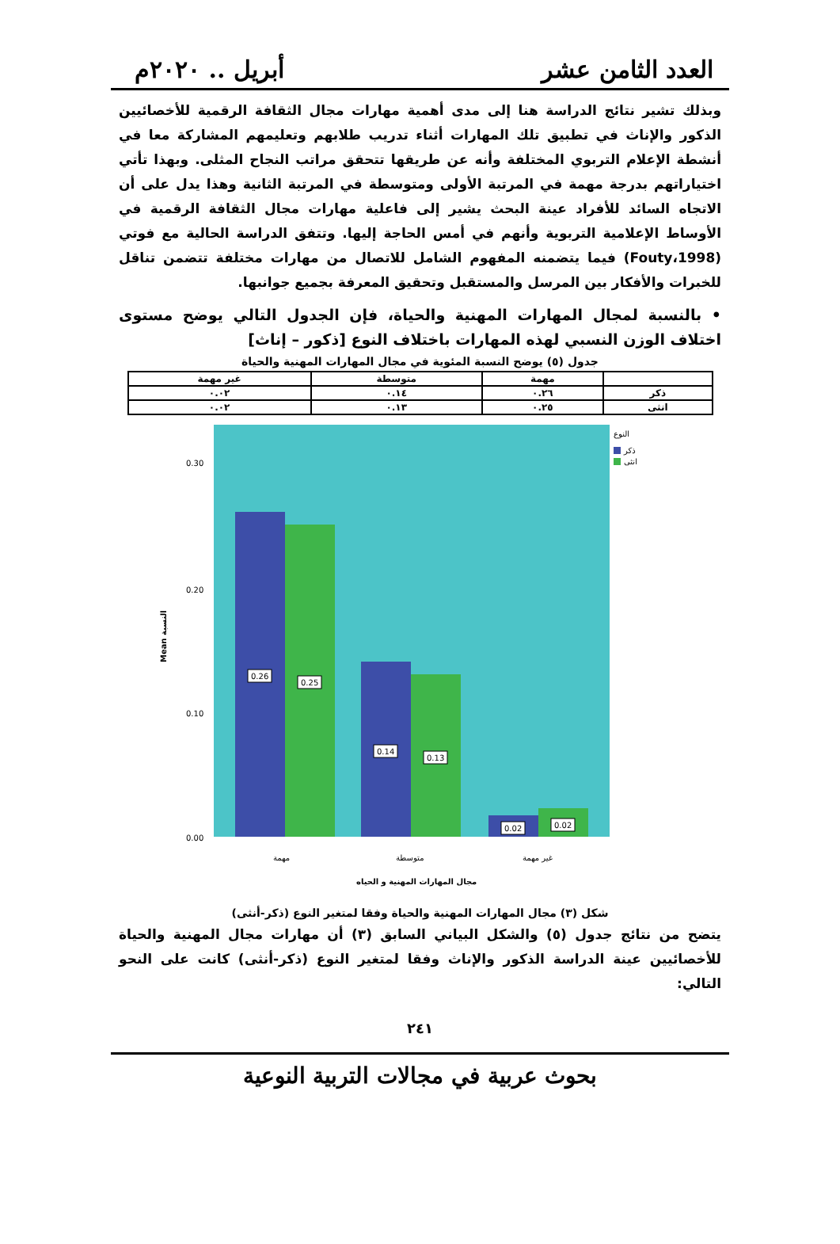العدد الثامن عشر أبريل .. ٢٠٢٠م
وبذلك تشير نتائج الدراسة هنا إلى مدى أهمية مهارات مجال الثقافة الرقمية للأخصائيين الذكور والإناث في تطبيق تلك المهارات أثناء تدريب طلابهم وتعليمهم المشاركة معا في أنشطة الإعلام التربوي المختلفة وأنه عن طريقها تتحقق مراتب النجاح المثلى. وبهذا تأتي اختياراتهم بدرجة مهمة في المرتبة الأولى ومتوسطة في المرتبة الثانية وهذا يدل على أن الاتجاه السائد للأفراد عينة البحث يشير إلى فاعلية مهارات مجال الثقافة الرقمية في الأوساط الإعلامية التربوية وأنهم في أمس الحاجة إليها. وتتفق الدراسة الحالية مع فوتي (Fouty،1998) فيما يتضمنه المفهوم الشامل للاتصال من مهارات مختلفة تتضمن تناقل للخبرات والأفكار بين المرسل والمستقبل وتحقيق المعرفة بجميع جوانبها.
• بالنسبة لمجال المهارات المهنية والحياة، فإن الجدول التالي يوضح مستوى اختلاف الوزن النسبي لهذه المهارات باختلاف النوع [ذكور – إناث]
جدول (٥) يوضح النسبة المئوية في مجال المهارات المهنية والحياة
| | مهمة | متوسطة | غير مهمة |
| --- | --- | --- | --- |
| ذكر | ٠.٢٦ | ٠.١٤ | ٠.٠٢ |
| انثى | ٠.٢٥ | ٠.١٣ | ٠.٠٢ |
Mean النسبة
0.30
0.20
0.10
0.00
0.26
0.25
0.14
0.13
0.02
0.02
النوع
ذكر
انثى
مهمة
متوسطة
غير مهمة
مجال المهارات المهنية و الحياه
شكل (٣) مجال المهارات المهنية والحياة وفقا لمتغير النوع (ذكر-أنثى)
يتضح من نتائج جدول (٥) والشكل البياني السابق (٣) أن مهارات مجال المهنية والحياة للأخصائيين عينة الدراسة الذكور والإناث وفقا لمتغير النوع (ذكر-أنثى) كانت على النحو التالي:
٢٤١
بحوث عربية في مجالات التربية النوعية